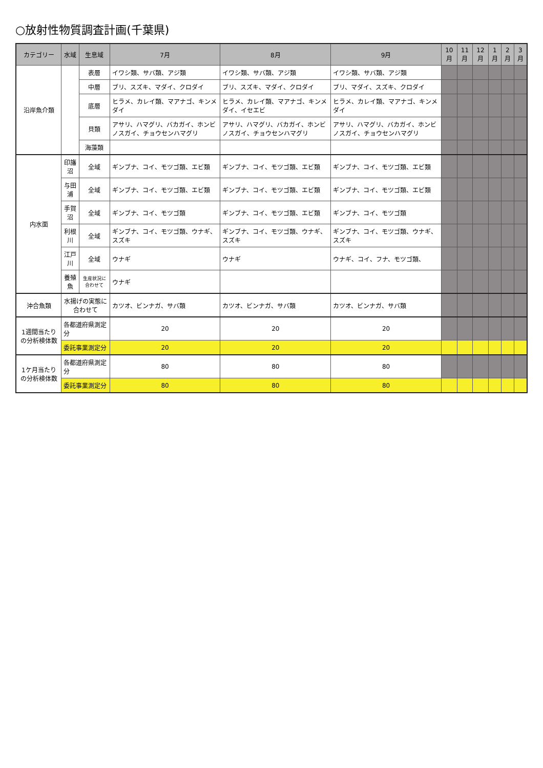○放射性物質調査計画(千葉県)
| カテゴリー | 水域 | 生息域 | 7月 | 8月 | 9月 | 10月 | 11月 | 12月 | 1月 | 2月 | 3月 |
| --- | --- | --- | --- | --- | --- | --- | --- | --- | --- | --- | --- |
| 沿岸魚介類 | | 表層 | イワシ類、サバ類、アジ類 | イワシ類、サバ類、アジ類 | イワシ類、サバ類、アジ類 | | | | | | |
| | | 中層 | ブリ、スズキ、マダイ、クロダイ | ブリ、スズキ、マダイ、クロダイ | ブリ、マダイ、スズキ、クロダイ | | | | | | |
| | | 底層 | ヒラメ、カレイ類、マアナゴ、キンメダイ | ヒラメ、カレイ類、マアナゴ、キンメダイ、イセエビ | ヒラメ、カレイ類、マアナゴ、キンメダイ | | | | | | |
| | | 貝類 | アサリ、ハマグリ、バカガイ、ホンビノスガイ、チョウセンハマグリ | アサリ、ハマグリ、バカガイ、ホンビノスガイ、チョウセンハマグリ | アサリ、ハマグリ、バカガイ、ホンビノスガイ、チョウセンハマグリ | | | | | | |
| | | 海藻類 | | | | | | | | | |
| 内水面 | 印旛沼 | 全域 | ギンブナ、コイ、モツゴ類、エビ類 | ギンブナ、コイ、モツゴ類、エビ類 | ギンブナ、コイ、モツゴ類、エビ類 | | | | | | |
| | 与田浦 | 全域 | ギンブナ、コイ、モツゴ類、エビ類 | ギンブナ、コイ、モツゴ類、エビ類 | ギンブナ、コイ、モツゴ類、エビ類 | | | | | | |
| | 手賀沼 | 全域 | ギンブナ、コイ、モツゴ類 | ギンブナ、コイ、モツゴ類、エビ類 | ギンブナ、コイ、モツゴ類 | | | | | | |
| | 利根川 | 全域 | ギンブナ、コイ、モツゴ類、ウナギ、スズキ | ギンブナ、コイ、モツゴ類、ウナギ、スズキ | ギンブナ、コイ、モツゴ類、ウナギ、スズキ | | | | | | |
| | 江戸川 | 全域 | ウナギ | ウナギ | ウナギ、コイ、フナ、モツゴ類、 | | | | | | |
| | 養殖魚 | 生産状況に合わせて | ウナギ | | | | | | | | |
| 沖合魚類 | 水揚げの実態に合わせて | | カツオ、ビンナガ、サバ類 | カツオ、ビンナガ、サバ類 | カツオ、ビンナガ、サバ類 | | | | | | |
| 1週間当たりの分析検体数 | 各都道府県測定分 | | 20 | 20 | 20 | | | | | | |
| | 委託事業測定分 | | 20 | 20 | 20 | | | | | | |
| 1ケ月当たりの分析検体数 | 各都道府県測定分 | | 80 | 80 | 80 | | | | | | |
| | 委託事業測定分 | | 80 | 80 | 80 | | | | | | |